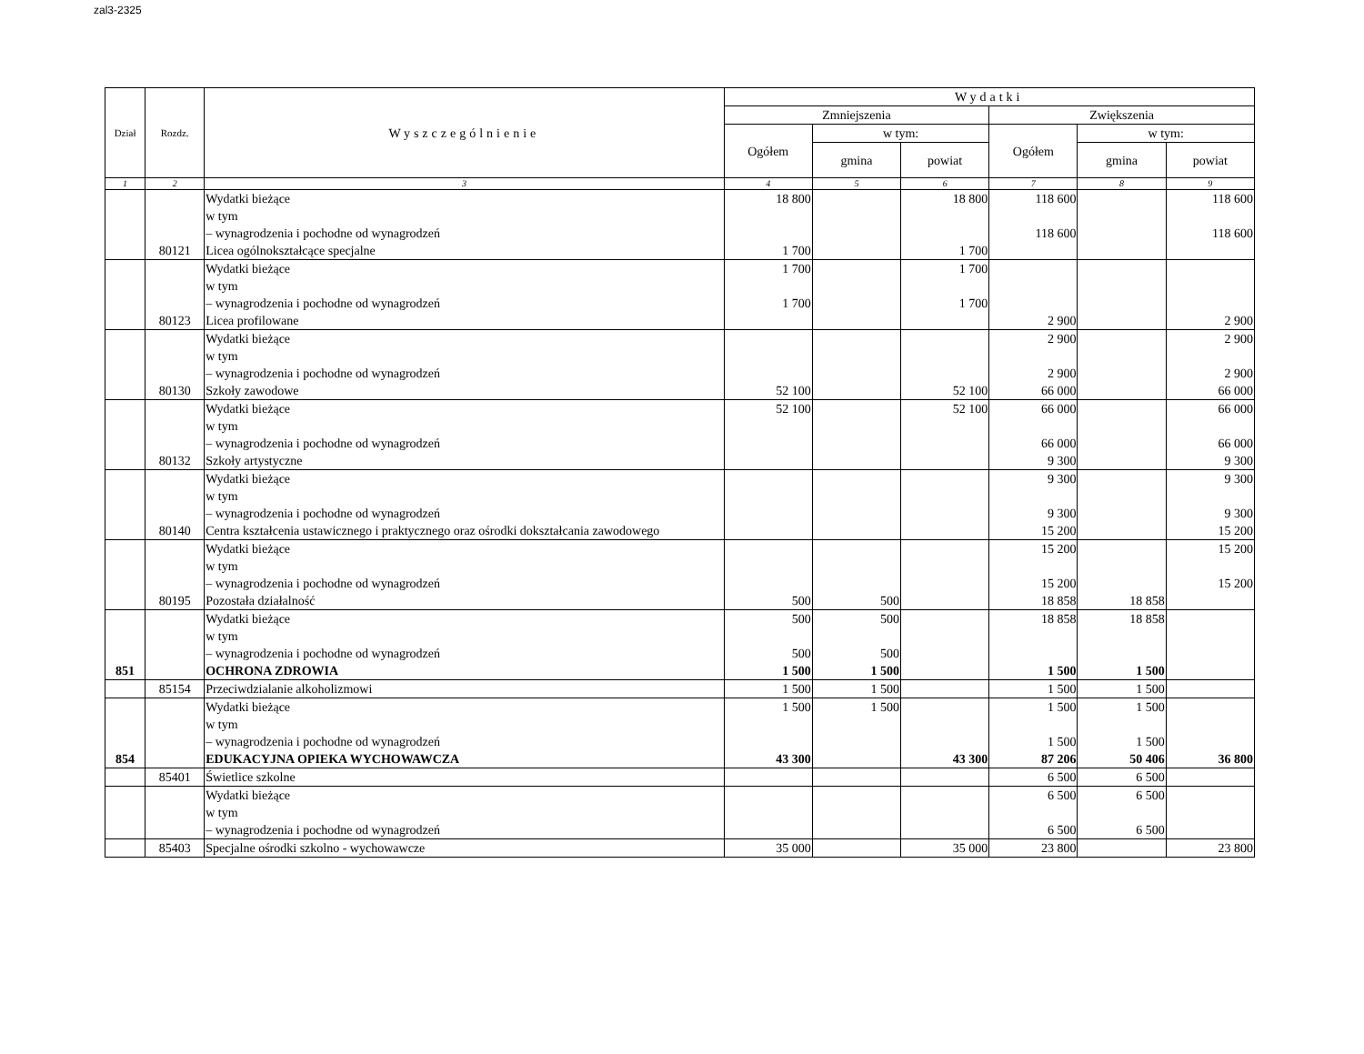zal3-2325
| Dział | Rozdz. | Wyszczególnienie | Wydatki | | | | | |
| --- | --- | --- | --- | --- | --- | --- | --- | --- |
| | | | Zmniejszenia | | | Zwiększenia | | |
| | | | Ogółem | w tym: | | Ogółem | w tym: | |
| | | | | gmina | powiat | | gmina | powiat |
| 1 | 2 | 3 | 4 | 5 | 6 | 7 | 8 | 9 |
| | | Wydatki bieżące w tym – wynagrodzenia i pochodne od wynagrodzeń | 18 800 | | 18 800 | 118 600 118 600 | | 118 600 118 600 |
| | 80121 | Licea ogólnokształcące specjalne | 1 700 | | 1 700 | | | |
| | | Wydatki bieżące w tym – wynagrodzenia i pochodne od wynagrodzeń | 1 700 1 700 | | 1 700 1 700 | | | |
| | 80123 | Licea profilowane | | | | 2 900 | | 2 900 |
| | | Wydatki bieżące w tym – wynagrodzenia i pochodne od wynagrodzeń | | | | 2 900 2 900 | | 2 900 2 900 |
| | 80130 | Szkoły zawodowe | 52 100 | | 52 100 | 66 000 | | 66 000 |
| | | Wydatki bieżące w tym – wynagrodzenia i pochodne od wynagrodzeń | 52 100 | | 52 100 | 66 000 66 000 | | 66 000 66 000 |
| | 80132 | Szkoły artystyczne | | | | 9 300 | | 9 300 |
| | | Wydatki bieżące w tym – wynagrodzenia i pochodne od wynagrodzeń | | | | 9 300 9 300 | | 9 300 9 300 |
| | 80140 | Centra kształcenia ustawicznego i praktycznego oraz ośrodki dokształcania zawodowego | | | | 15 200 | | 15 200 |
| | | Wydatki bieżące w tym – wynagrodzenia i pochodne od wynagrodzeń | | | | 15 200 15 200 | | 15 200 15 200 |
| | 80195 | Pozostała działalność | 500 | 500 | | 18 858 | 18 858 | |
| | | Wydatki bieżące w tym – wynagrodzenia i pochodne od wynagrodzeń | 500 500 | 500 500 | | 18 858 | 18 858 | |
| 851 | | OCHRONA ZDROWIA | 1 500 | 1 500 | | 1 500 | 1 500 | |
| | 85154 | Przeciwdzialanie alkoholizmowi | 1 500 | 1 500 | | 1 500 | 1 500 | |
| | | Wydatki bieżące w tym – wynagrodzenia i pochodne od wynagrodzeń | 1 500 | 1 500 | | 1 500 1 500 | 1 500 1 500 | |
| 854 | | EDUKACYJNA OPIEKA WYCHOWAWCZA | 43 300 | | 43 300 | 87 206 | 50 406 | 36 800 |
| | 85401 | Świetlice szkolne | | | | 6 500 | 6 500 | |
| | | Wydatki bieżące w tym – wynagrodzenia i pochodne od wynagrodzeń | | | | 6 500 6 500 | 6 500 6 500 | |
| | 85403 | Specjalne ośrodki szkolno - wychowawcze | 35 000 | | 35 000 | 23 800 | | 23 800 |